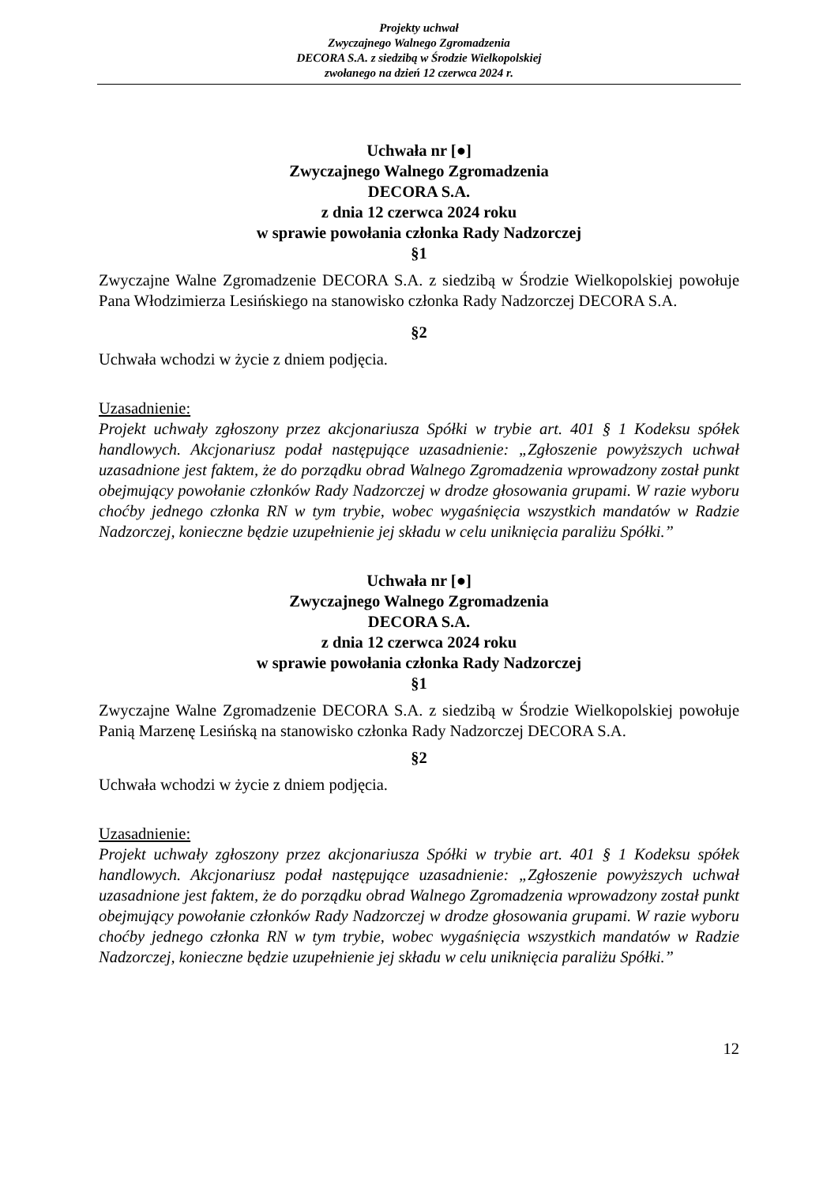Projekty uchwał
Zwyczajnego Walnego Zgromadzenia
DECORA S.A. z siedzibą w Środzie Wielkopolskiej
zwołanego na dzień 12 czerwca 2024 r.
Uchwała nr [●]
Zwyczajnego Walnego Zgromadzenia
DECORA S.A.
z dnia 12 czerwca 2024 roku
w sprawie powołania członka Rady Nadzorczej
§1
Zwyczajne Walne Zgromadzenie DECORA S.A. z siedzibą w Środzie Wielkopolskiej powołuje Pana Włodzimierza Lesińskiego na stanowisko członka Rady Nadzorczej DECORA S.A.
§2
Uchwała wchodzi w życie z dniem podjęcia.
Uzasadnienie:
Projekt uchwały zgłoszony przez akcjonariusza Spółki w trybie art. 401 § 1 Kodeksu spółek handlowych. Akcjonariusz podał następujące uzasadnienie: „Zgłoszenie powyższych uchwał uzasadnione jest faktem, że do porządku obrad Walnego Zgromadzenia wprowadzony został punkt obejmujący powołanie członków Rady Nadzorczej w drodze głosowania grupami. W razie wyboru choćby jednego członka RN w tym trybie, wobec wygaśnięcia wszystkich mandatów w Radzie Nadzorczej, konieczne będzie uzupełnienie jej składu w celu uniknięcia paraliżu Spółki.”
Uchwała nr [●]
Zwyczajnego Walnego Zgromadzenia
DECORA S.A.
z dnia 12 czerwca 2024 roku
w sprawie powołania członka Rady Nadzorczej
§1
Zwyczajne Walne Zgromadzenie DECORA S.A. z siedzibą w Środzie Wielkopolskiej powołuje Panią Marzenę Lesińską na stanowisko członka Rady Nadzorczej DECORA S.A.
§2
Uchwała wchodzi w życie z dniem podjęcia.
Uzasadnienie:
Projekt uchwały zgłoszony przez akcjonariusza Spółki w trybie art. 401 § 1 Kodeksu spółek handlowych. Akcjonariusz podał następujące uzasadnienie: „Zgłoszenie powyższych uchwał uzasadnione jest faktem, że do porządku obrad Walnego Zgromadzenia wprowadzony został punkt obejmujący powołanie członków Rady Nadzorczej w drodze głosowania grupami. W razie wyboru choćby jednego członka RN w tym trybie, wobec wygaśnięcia wszystkich mandatów w Radzie Nadzorczej, konieczne będzie uzupełnienie jej składu w celu uniknięcia paraliżu Spółki.”
12